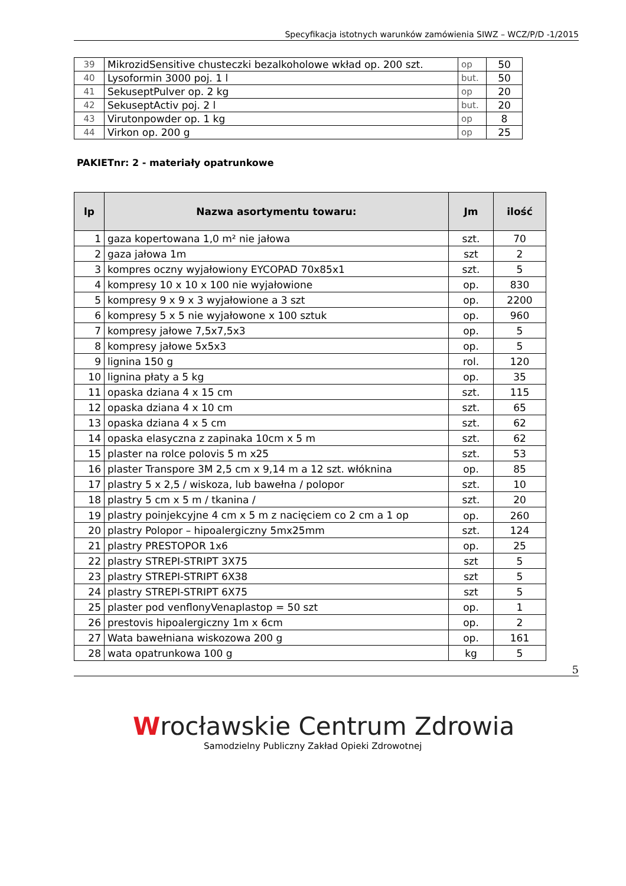Specyfikacja istotnych warunków zamówienia SIWZ – WCZ/P/D -1/2015
| 39 | MikrozidSensitive chusteczki bezalkoholowe wkład op. 200 szt. | op | 50 |
| 40 | Lysoformin 3000 poj. 1 l | but. | 50 |
| 41 | SekuseptPulver op. 2 kg | op | 20 |
| 42 | SekuseptActiv poj. 2 l | but. | 20 |
| 43 | Virutonpowder op. 1 kg | op | 8 |
| 44 | Virkon op. 200 g | op | 25 |
PAKIETnr: 2 - materiały opatrunkowe
| lp | Nazwa asortymentu towaru: | Jm | ilość |
| --- | --- | --- | --- |
| 1 | gaza kopertowana 1,0 m² nie jałowa | szt. | 70 |
| 2 | gaza jałowa 1m | szt | 2 |
| 3 | kompres oczny wyjałowiony EYCOPAD 70x85x1 | szt. | 5 |
| 4 | kompresy 10 x 10 x 100 nie wyjałowione | op. | 830 |
| 5 | kompresy 9 x 9 x 3 wyjałowione a 3 szt | op. | 2200 |
| 6 | kompresy 5 x 5 nie wyjałowone x 100 sztuk | op. | 960 |
| 7 | kompresy jałowe 7,5x7,5x3 | op. | 5 |
| 8 | kompresy jałowe 5x5x3 | op. | 5 |
| 9 | lignina 150 g | rol. | 120 |
| 10 | lignina płaty a 5 kg | op. | 35 |
| 11 | opaska dziana 4 x 15 cm | szt. | 115 |
| 12 | opaska dziana 4 x 10 cm | szt. | 65 |
| 13 | opaska dziana 4 x 5 cm | szt. | 62 |
| 14 | opaska elasyczna z zapinaka 10cm x 5 m | szt. | 62 |
| 15 | plaster na rolce polovis 5 m x25 | szt. | 53 |
| 16 | plaster Transpore 3M 2,5 cm x 9,14 m a 12 szt. włóknina | op. | 85 |
| 17 | plastry 5 x 2,5 / wiskoza, lub bawełna / polopor | szt. | 10 |
| 18 | plastry 5 cm x 5 m / tkanina / | szt. | 20 |
| 19 | plastry poinjekcyjne 4 cm x 5 m z nacięciem co 2 cm a 1 op | op. | 260 |
| 20 | plastry Polopor – hipoalergiczny 5mx25mm | szt. | 124 |
| 21 | plastry PRESTOPOR 1x6 | op. | 25 |
| 22 | plastry STREPI-STRIPT 3X75 | szt | 5 |
| 23 | plastry STREPI-STRIPT 6X38 | szt | 5 |
| 24 | plastry STREPI-STRIPT 6X75 | szt | 5 |
| 25 | plaster pod venflonyVenaplastop = 50 szt | op. | 1 |
| 26 | prestovis hipoalergiczny 1m x 6cm | op. | 2 |
| 27 | Wata bawełniana wiskozowa 200 g | op. | 161 |
| 28 | wata opatrunkowa 100 g | kg | 5 |
5
Wrocławskie Centrum Zdrowia
Samodzielny Publiczny Zakład Opieki Zdrowotnej